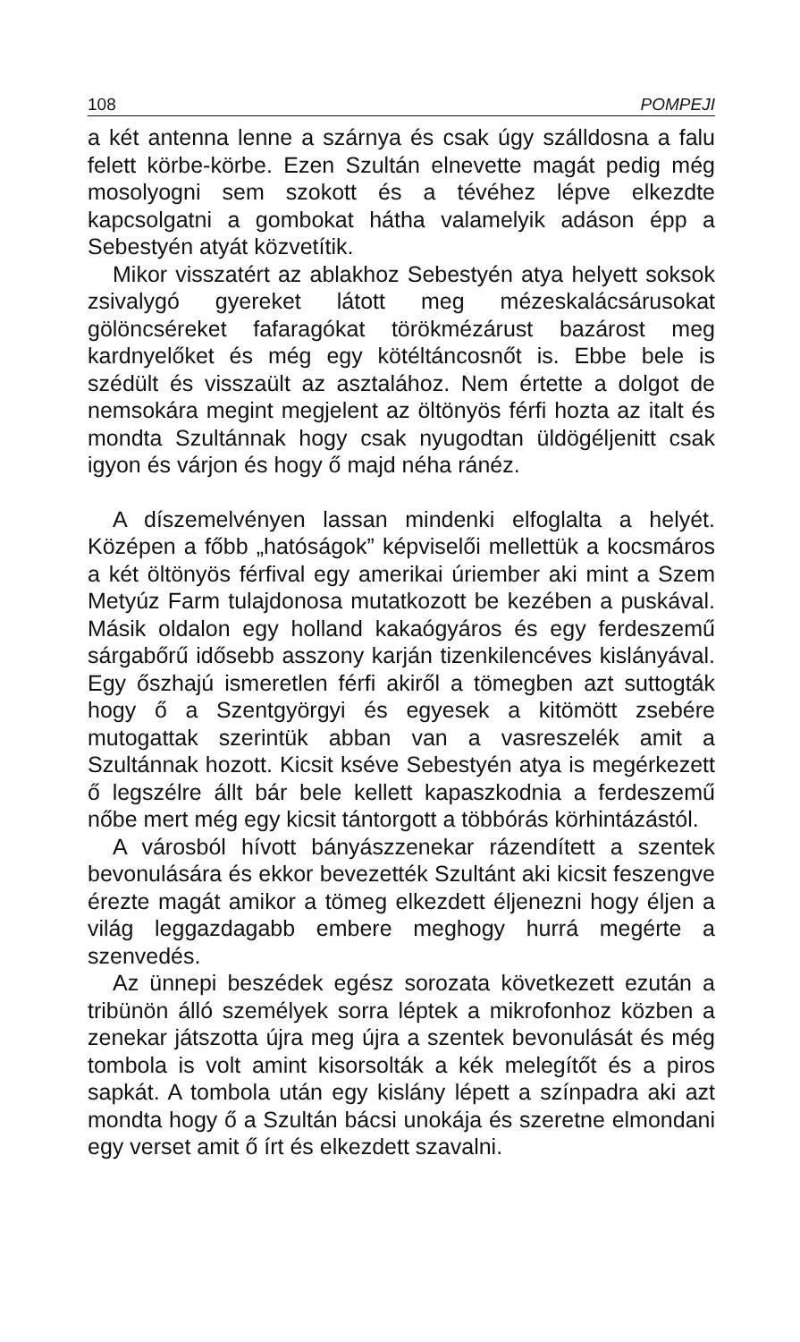108 POMPEJI
a két antenna lenne a szárnya és csak úgy szálldosna a falu felett körbe-körbe. Ezen Szultán elnevette magát pedig még mosolyogni sem szokott és a tévéhez lépve elkezdte kapcsolgatni a gombokat hátha valamelyik adáson épp a Sebestyén atyát közvetítik.
Mikor visszatért az ablakhoz Sebestyén atya helyett soksok zsivalygó gyereket látott meg mézeskalácsárusokat gölöncséreket fafaragókat törökmézárust bazárost meg kardnyelőket és még egy kötéltáncosnőt is. Ebbe bele is szédült és visszaült az asztalához. Nem értette a dolgot de nemsokára megint megjelent az öltönyös férfi hozta az italt és mondta Szultánnak hogy csak nyugodtan üldögéljenitt csak igyon és várjon és hogy ő majd néha ránéz.
A díszemelvényen lassan mindenki elfoglalta a helyét. Középen a főbb „hatóságok” képviselői mellettük a kocsmáros a két öltönyös férfival egy amerikai úriember aki mint a Szem Metyúz Farm tulajdonosa mutatkozott be kezében a puskával. Másik oldalon egy holland kakaógyáros és egy ferdeszemű sárgabőrű idősebb asszony karján tizenkilencéves kislányával. Egy őszhajú ismeretlen férfi akiről a tömegben azt suttogták hogy ő a Szentgyörgyi és egyesek a kitömött zsebére mutogattak szerintük abban van a vasreszelék amit a Szultánnak hozott. Kicsit kséve Sebestyén atya is megérkezett ő legszélre állt bár bele kellett kapaszkodnia a ferdeszemű nőbe mert még egy kicsit tántorgott a többórás körhintázástól.
A városból hívott bányászzenekar rázendített a szentek bevonulására és ekkor bevezették Szultánt aki kicsit feszengve érezte magát amikor a tömeg elkezdett éljenezni hogy éljen a világ leggazdagabb embere meghogy hurrá megérte a szenvedés.
Az ünnepi beszédek egész sorozata következett ezután a tribünön álló személyek sorra léptek a mikrofonhoz közben a zenekar játszotta újra meg újra a szentek bevonulását és még tombola is volt amint kisorsolták a kék melegítőt és a piros sapkát. A tombola után egy kislány lépett a színpadra aki azt mondta hogy ő a Szultán bácsi unokája és szeretne elmondani egy verset amit ő írt és elkezdett szavalni.